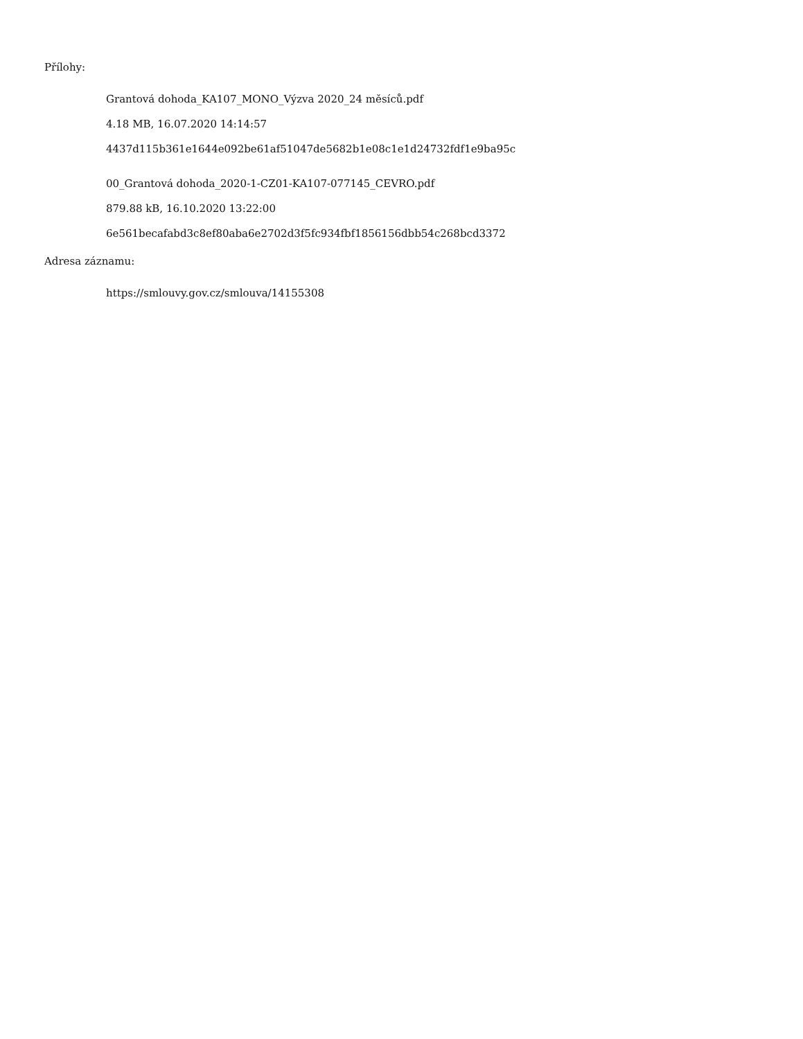Přílohy:
Grantová dohoda_KA107_MONO_Výzva 2020_24 měsíců.pdf
4.18 MB, 16.07.2020 14:14:57
4437d115b361e1644e092be61af51047de5682b1e08c1e1d24732fdf1e9ba95c
00_Grantová dohoda_2020-1-CZ01-KA107-077145_CEVRO.pdf
879.88 kB, 16.10.2020 13:22:00
6e561becafabd3c8ef80aba6e2702d3f5fc934fbf1856156dbb54c268bcd3372
Adresa záznamu:
https://smlouvy.gov.cz/smlouva/14155308